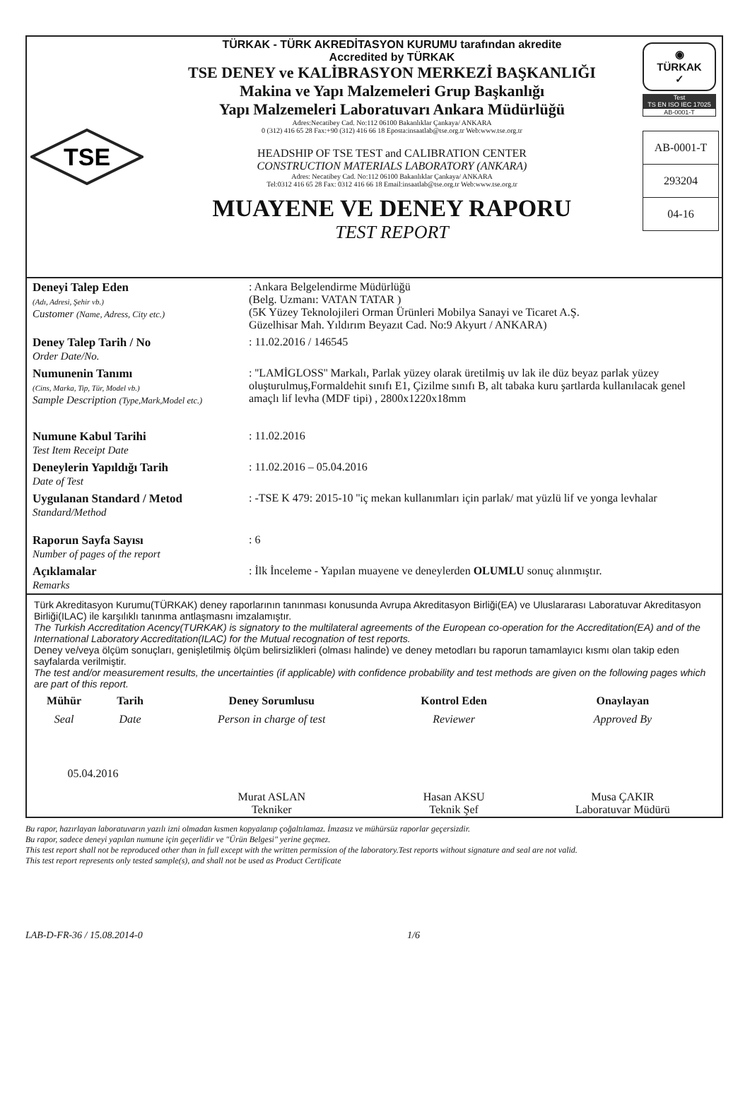TSE
TÜRKAK - TÜRK AKREDİTASYON KURUMU tarafından akredite
Accredited by TÜRKAK
TSE DENEY ve KALİBRASYON MERKEZİ BAŞKANLIĞI
Makina ve Yapı Malzemeleri Grup Başkanlığı
Yapı Malzemeleri Laboratuvarı Ankara Müdürlüğü
Adres:Necatibey Cad. No:112 06100 Bakanlıklar Çankaya/ ANKARA
0 (312) 416 65 28 Fax:+90 (312) 416 66 18 Eposta:insaatlab@tse.org.tr Web:www.tse.org.tr
HEADSHIP OF TSE TEST and CALIBRATION CENTER
CONSTRUCTION MATERIALS LABORATORY (ANKARA)
Adres: Necatibey Cad. No:112 06100 Bakanlıklar Çankaya/ ANKARA
Tel:0312 416 65 28 Fax: 0312 416 66 18 Email:insaatlab@tse.org.tr Web:www.tse.org.tr
MUAYENE VE DENEY RAPORU
TEST REPORT
◉
TÜRKAK
✓
Test
TS EN ISO IEC 17025
AB-0001-T
AB-0001-T
293204
04-16
| Deneyi Talep Eden (Adı, Adresi, Şehir vb.) Customer (Name, Adress, City etc.) | : Ankara Belgelendirme Müdürlüğü (Belg. Uzmanı: VATAN TATAR ) (5K Yüzey Teknolojileri Orman Ürünleri Mobilya Sanayi ve Ticaret A.Ş. Güzelhisar Mah. Yıldırım Beyazıt Cad. No:9 Akyurt / ANKARA) |
| Deney Talep Tarih / No Order Date/No. | : 11.02.2016 / 146545 |
| Numunenin Tanımı (Cins, Marka, Tip, Tür, Model vb.) Sample Description (Type,Mark,Model etc.) | : ''LAMİGLOSS'' Markalı, Parlak yüzey olarak üretilmiş uv lak ile düz beyaz parlak yüzey oluşturulmuş,Formaldehit sınıfı E1, Çizilme sınıfı B, alt tabaka kuru şartlarda kullanılacak genel amaçlı lif levha (MDF tipi) , 2800x1220x18mm |
| Numune Kabul Tarihi Test Item Receipt Date | : 11.02.2016 |
| Deneylerin Yapıldığı Tarih Date of Test | : 11.02.2016 – 05.04.2016 |
| Uygulanan Standard / Metod Standard/Method | : -TSE K 479: 2015-10 ''iç mekan kullanımları için parlak/ mat yüzlü lif ve yonga levhalar |
| Raporun Sayfa Sayısı Number of pages of the report | : 6 |
| Açıklamalar Remarks | : İlk İnceleme - Yapılan muayene ve deneylerden OLUMLU sonuç alınmıştır. |
Türk Akreditasyon Kurumu(TÜRKAK) deney raporlarının tanınması konusunda Avrupa Akreditasyon Birliği(EA) ve Uluslararası Laboratuvar Akreditasyon Birliği(ILAC) ile karşılıklı tanınma antlaşmasnı imzalamıştır.
The Turkish Accreditation Acency(TURKAK) is signatory to the multilateral agreements of the European co-operation for the Accreditation(EA) and of the International Laboratory Accreditation(ILAC) for the Mutual recognation of test reports.
Deney ve/veya ölçüm sonuçları, genişletilmiş ölçüm belirsizlikleri (olması halinde) ve deney metodları bu raporun tamamlayıcı kısmı olan takip eden sayfalarda verilmiştir.
The test and/or measurement results, the uncertainties (if applicable) with confidence probability and test methods are given on the following pages which are part of this report.
| Mühür | Tarih | Deney Sorumlusu | Kontrol Eden | Onaylayan |
| --- | --- | --- | --- | --- |
| Seal | Date | Person in charge of test | Reviewer | Approved By |
| 05.04.2016 | | Murat ASLAN Tekniker | Hasan AKSU Teknik Şef | Musa ÇAKIR Laboratuvar Müdürü |
Bu rapor, hazırlayan laboratuvarın yazılı izni olmadan kısmen kopyalanıp çoğaltılamaz. İmzasız ve mühürsüz raporlar geçersizdir.
Bu rapor, sadece deneyi yapılan numune için geçerlidir ve "Ürün Belgesi" yerine geçmez.
This test report shall not be reproduced other than in full except with the written permission of the laboratory.Test reports without signature and seal are not valid.
This test report represents only tested sample(s), and shall not be used as Product Certificate
LAB-D-FR-36 / 15.08.2014-0 1/6